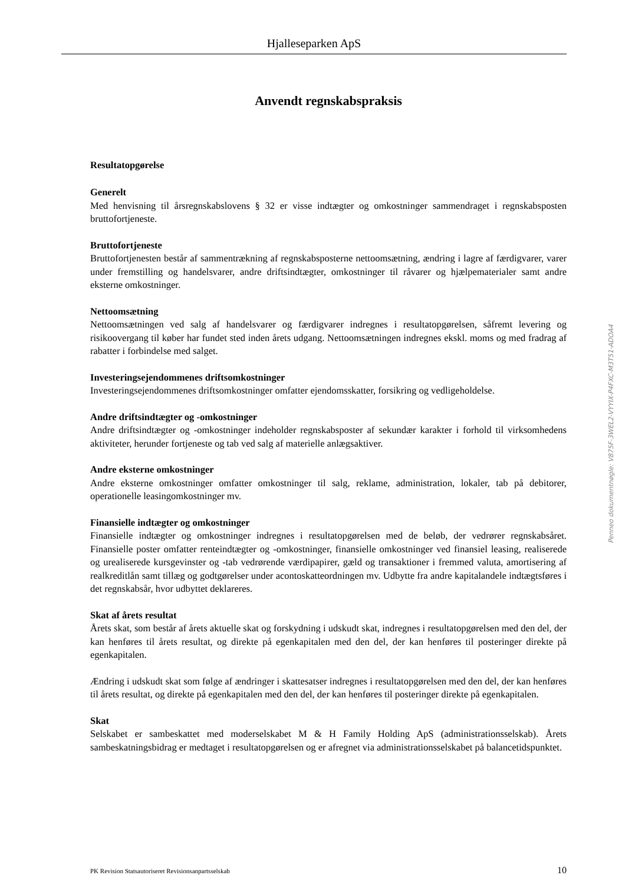Hjalleseparken ApS
Anvendt regnskabspraksis
Resultatopgørelse
Generelt
Med henvisning til årsregnskabslovens § 32 er visse indtægter og omkostninger sammendraget i regnskabsposten bruttofortjeneste.
Bruttofortjeneste
Bruttofortjenesten består af sammentrækning af regnskabsposterne nettoomsætning, ændring i lagre af færdigvarer, varer under fremstilling og handelsvarer, andre driftsindtægter, omkostninger til råvarer og hjælpematerialer samt andre eksterne omkostninger.
Nettoomsætning
Nettoomsætningen ved salg af handelsvarer og færdigvarer indregnes i resultatopgørelsen, såfremt levering og risikoovergang til køber har fundet sted inden årets udgang. Nettoomsætningen indregnes ekskl. moms og med fradrag af rabatter i forbindelse med salget.
Investeringsejendommenes driftsomkostninger
Investeringsejendommenes driftsomkostninger omfatter ejendomsskatter, forsikring og vedligeholdelse.
Andre driftsindtægter og -omkostninger
Andre driftsindtægter og -omkostninger indeholder regnskabsposter af sekundær karakter i forhold til virksomhedens aktiviteter, herunder fortjeneste og tab ved salg af materielle anlægsaktiver.
Andre eksterne omkostninger
Andre eksterne omkostninger omfatter omkostninger til salg, reklame, administration, lokaler, tab på debitorer, operationelle leasingomkostninger mv.
Finansielle indtægter og omkostninger
Finansielle indtægter og omkostninger indregnes i resultatopgørelsen med de beløb, der vedrører regnskabsåret. Finansielle poster omfatter renteindtægter og -omkostninger, finansielle omkostninger ved finansiel leasing, realiserede og urealiserede kursgevinster og -tab vedrørende værdipapirer, gæld og transaktioner i fremmed valuta, amortisering af realkreditlån samt tillæg og godtgørelser under acontoskatteordningen mv. Udbytte fra andre kapitalandele indtægtsføres i det regnskabsår, hvor udbyttet deklareres.
Skat af årets resultat
Årets skat, som består af årets aktuelle skat og forskydning i udskudt skat, indregnes i resultatopgørelsen med den del, der kan henføres til årets resultat, og direkte på egenkapitalen med den del, der kan henføres til posteringer direkte på egenkapitalen.
Ændring i udskudt skat som følge af ændringer i skattesatser indregnes i resultatopgørelsen med den del, der kan henføres til årets resultat, og direkte på egenkapitalen med den del, der kan henføres til posteringer direkte på egenkapitalen.
Skat
Selskabet er sambeskattet med moderselskabet M & H Family Holding ApS (administrationsselskab). Årets sambeskatningsbidrag er medtaget i resultatopgørelsen og er afregnet via administrationsselskabet på balancetidspunktet.
PK Revision Statsautoriseret Revisionsanpartsselskab 10
Penneo dokumentnøgle: V875F-3WEL2-VYYIX-P4FXC-M3T51-ADOA4